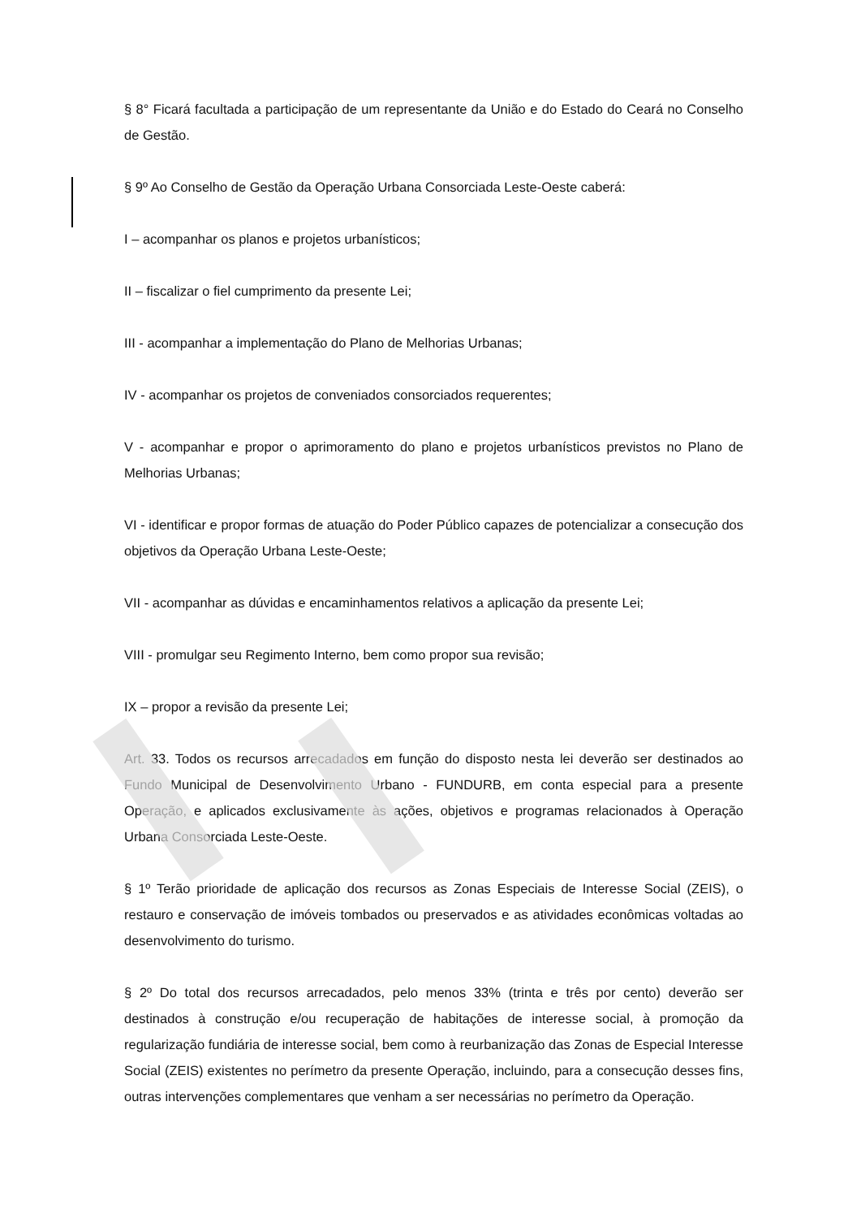§ 8° Ficará facultada a participação de um representante da União e do Estado do Ceará no Conselho de Gestão.
§ 9º Ao Conselho de Gestão da Operação Urbana Consorciada Leste-Oeste caberá:
I – acompanhar os planos e projetos urbanísticos;
II – fiscalizar o fiel cumprimento da presente Lei;
III - acompanhar a implementação do Plano de Melhorias Urbanas;
IV - acompanhar os projetos de conveniados consorciados requerentes;
V - acompanhar e propor o aprimoramento do plano e projetos urbanísticos previstos no Plano de Melhorias Urbanas;
VI - identificar e propor formas de atuação do Poder Público capazes de potencializar a consecução dos objetivos da Operação Urbana Leste-Oeste;
VII - acompanhar as dúvidas e encaminhamentos relativos a aplicação da presente Lei;
VIII - promulgar seu Regimento Interno, bem como propor sua revisão;
IX – propor a revisão da presente Lei;
Art. 33. Todos os recursos arrecadados em função do disposto nesta lei deverão ser destinados ao Fundo Municipal de Desenvolvimento Urbano - FUNDURB, em conta especial para a presente Operação, e aplicados exclusivamente às ações, objetivos e programas relacionados à Operação Urbana Consorciada Leste-Oeste.
§ 1º Terão prioridade de aplicação dos recursos as Zonas Especiais de Interesse Social (ZEIS), o restauro e conservação de imóveis tombados ou preservados e as atividades econômicas voltadas ao desenvolvimento do turismo.
§ 2º Do total dos recursos arrecadados, pelo menos 33% (trinta e três por cento) deverão ser destinados à construção e/ou recuperação de habitações de interesse social, à promoção da regularização fundiária de interesse social, bem como à reurbanização das Zonas de Especial Interesse Social (ZEIS) existentes no perímetro da presente Operação, incluindo, para a consecução desses fins, outras intervenções complementares que venham a ser necessárias no perímetro da Operação.